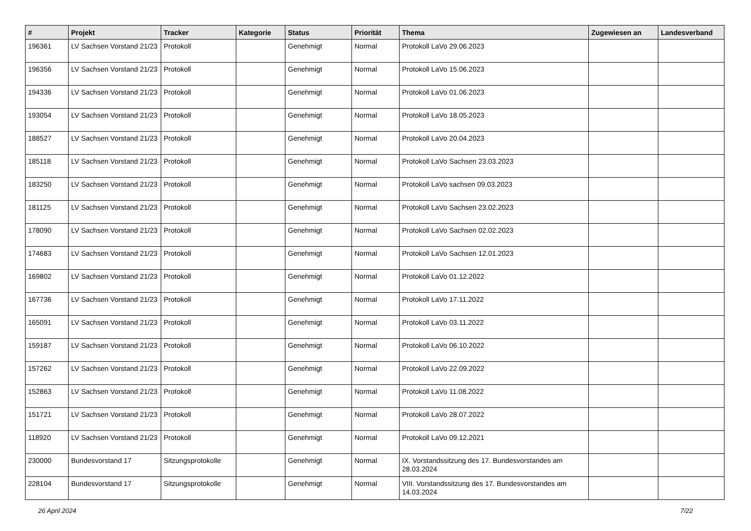| # | Projekt | Tracker | Kategorie | Status | Priorität | Thema | Zugewiesen an | Landesverband |
| --- | --- | --- | --- | --- | --- | --- | --- | --- |
| 196361 | LV Sachsen Vorstand 21/23 | Protokoll | | Genehmigt | Normal | Protokoll LaVo 29.06.2023 | | |
| 196356 | LV Sachsen Vorstand 21/23 | Protokoll | | Genehmigt | Normal | Protokoll LaVo 15.06.2023 | | |
| 194336 | LV Sachsen Vorstand 21/23 | Protokoll | | Genehmigt | Normal | Protokoll LaVo 01.06.2023 | | |
| 193054 | LV Sachsen Vorstand 21/23 | Protokoll | | Genehmigt | Normal | Protokoll LaVo 18.05.2023 | | |
| 188527 | LV Sachsen Vorstand 21/23 | Protokoll | | Genehmigt | Normal | Protokoll LaVo 20.04.2023 | | |
| 185118 | LV Sachsen Vorstand 21/23 | Protokoll | | Genehmigt | Normal | Protokoll LaVo Sachsen 23.03.2023 | | |
| 183250 | LV Sachsen Vorstand 21/23 | Protokoll | | Genehmigt | Normal | Protokoll LaVo sachsen 09.03.2023 | | |
| 181125 | LV Sachsen Vorstand 21/23 | Protokoll | | Genehmigt | Normal | Protokoll LaVo Sachsen 23.02.2023 | | |
| 178090 | LV Sachsen Vorstand 21/23 | Protokoll | | Genehmigt | Normal | Protokoll LaVo Sachsen 02.02.2023 | | |
| 174683 | LV Sachsen Vorstand 21/23 | Protokoll | | Genehmigt | Normal | Protokoll LaVo Sachsen 12.01.2023 | | |
| 169802 | LV Sachsen Vorstand 21/23 | Protokoll | | Genehmigt | Normal | Protokoll LaVo 01.12.2022 | | |
| 167736 | LV Sachsen Vorstand 21/23 | Protokoll | | Genehmigt | Normal | Protokoll LaVo 17.11.2022 | | |
| 165091 | LV Sachsen Vorstand 21/23 | Protokoll | | Genehmigt | Normal | Protokoll LaVo 03.11.2022 | | |
| 159187 | LV Sachsen Vorstand 21/23 | Protokoll | | Genehmigt | Normal | Protokoll LaVo 06.10.2022 | | |
| 157262 | LV Sachsen Vorstand 21/23 | Protokoll | | Genehmigt | Normal | Protokoll LaVo 22.09.2022 | | |
| 152863 | LV Sachsen Vorstand 21/23 | Protokoll | | Genehmigt | Normal | Protokoll LaVo 11.08.2022 | | |
| 151721 | LV Sachsen Vorstand 21/23 | Protokoll | | Genehmigt | Normal | Protokoll LaVo 28.07.2022 | | |
| 118920 | LV Sachsen Vorstand 21/23 | Protokoll | | Genehmigt | Normal | Protokoll LaVo 09.12.2021 | | |
| 230000 | Bundesvorstand 17 | Sitzungsprotokolle | | Genehmigt | Normal | IX. Vorstandssitzung des 17. Bundesvorstandes am 28.03.2024 | | |
| 228104 | Bundesvorstand 17 | Sitzungsprotokolle | | Genehmigt | Normal | VIII. Vorstandssitzung des 17. Bundesvorstandes am 14.03.2024 | | |
26 April 2024 7/22